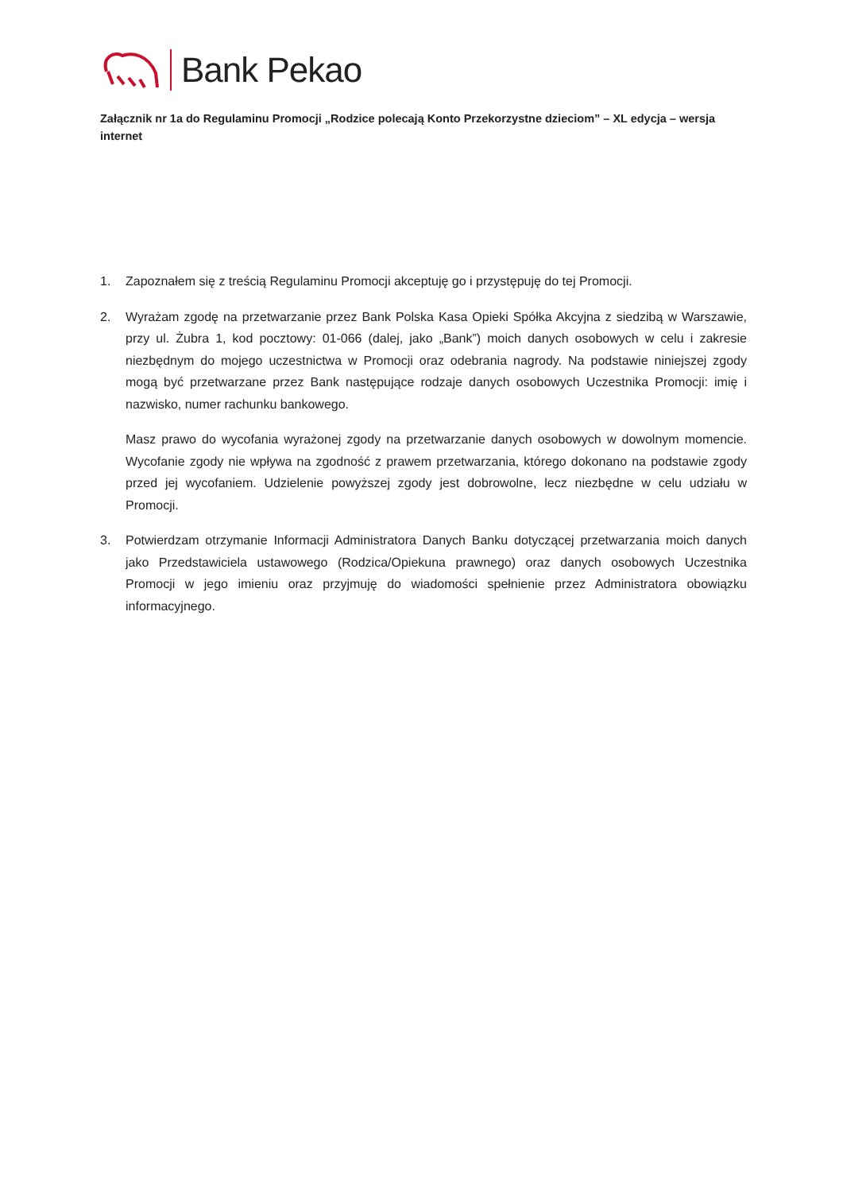Bank Pekao
Załącznik nr 1a do Regulaminu Promocji „Rodzice polecają Konto Przekorzystne dzieciom” – XL edycja – wersja internet
1. Zapoznałem się z treścią Regulaminu Promocji akceptuję go i przystępuję do tej Promocji.
2. Wyrażam zgodę na przetwarzanie przez Bank Polska Kasa Opieki Spółka Akcyjna z siedzibą w Warszawie, przy ul. Żubra 1, kod pocztowy: 01-066 (dalej, jako „Bank”) moich danych osobowych w celu i zakresie niezbędnym do mojego uczestnictwa w Promocji oraz odebrania nagrody. Na podstawie niniejszej zgody mogą być przetwarzane przez Bank następujące rodzaje danych osobowych Uczestnika Promocji: imię i nazwisko, numer rachunku bankowego.
Masz prawo do wycofania wyrażonej zgody na przetwarzanie danych osobowych w dowolnym momencie. Wycofanie zgody nie wpływa na zgodność z prawem przetwarzania, którego dokonano na podstawie zgody przed jej wycofaniem. Udzielenie powyższej zgody jest dobrowolne, lecz niezbędne w celu udziału w Promocji.
3. Potwierdzam otrzymanie Informacji Administratora Danych Banku dotyczącej przetwarzania moich danych jako Przedstawiciela ustawowego (Rodzica/Opiekuna prawnego) oraz danych osobowych Uczestnika Promocji w jego imieniu oraz przyjmuję do wiadomości spełnienie przez Administratora obowiązku informacyjnego.